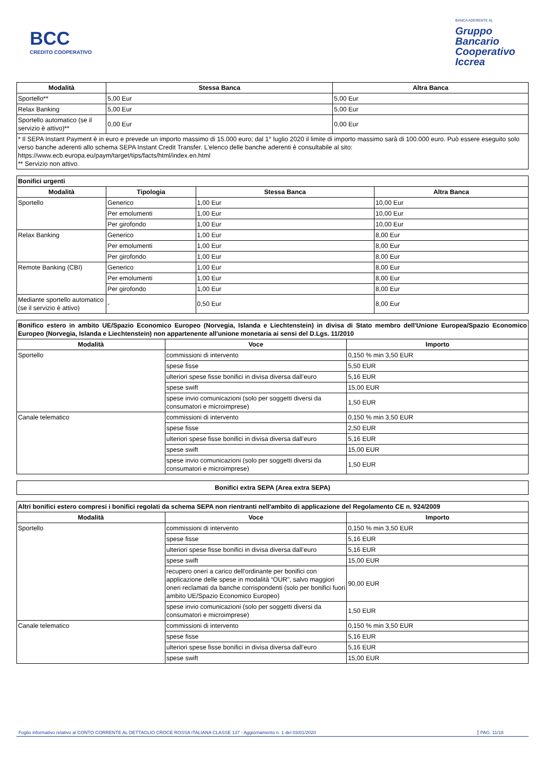BCC
CREDITO COOPERATIVO
BANCA ADERENTE AL
Gruppo
Bancario
Cooperativo
Iccrea
| Modalità | Stessa Banca | Altra Banca |
| --- | --- | --- |
| Sportello** | 5,00 Eur | 5,00 Eur |
| Relax Banking | 5,00 Eur | 5,00 Eur |
| Sportello automatico (se il servizio è attivo)** | 0,00 Eur | 0,00 Eur |
| * Il SEPA Instant Payment è in euro e prevede un importo massimo di 15.000 euro; dal 1° luglio 2020 il limite di importo massimo sarà di 100.000 euro. Può essere eseguito solo verso banche aderenti allo schema SEPA Instant Credit Transfer. L'elenco delle banche aderenti è consultabile al sito: https://www.ecb.europa.eu/paym/target/tips/facts/html/index.en.html ** Servizio non attivo. | | |
| Bonifici urgenti | | | |
| --- | --- | --- | --- |
| Modalità | Tipologia | Stessa Banca | Altra Banca |
| Sportello | Generico | 1,00 Eur | 10,00 Eur |
| | Per emolumenti | 1,00 Eur | 10,00 Eur |
| | Per girofondo | 1,00 Eur | 10,00 Eur |
| Relax Banking | Generico | 1,00 Eur | 8,00 Eur |
| | Per emolumenti | 1,00 Eur | 8,00 Eur |
| | Per girofondo | 1,00 Eur | 8,00 Eur |
| Remote Banking (CBI) | Generico | 1,00 Eur | 8,00 Eur |
| | Per emolumenti | 1,00 Eur | 8,00 Eur |
| | Per girofondo | 1,00 Eur | 8,00 Eur |
| Mediante sportello automatico (se il servizio è attivo) | - | 0,50 Eur | 8,00 Eur |
| Bonifico estero in ambito UE/Spazio Economico Europeo (Norvegia, Islanda e Liechtenstein) in divisa di Stato membro dell'Unione Europea/Spazio Economico Europeo (Norvegia, Islanda e Liechtenstein) non appartenente all'unione monetaria ai sensi del D.Lgs. 11/2010 | | |
| --- | --- | --- |
| Modalità | Voce | Importo |
| Sportello | commissioni di intervento | 0,150 % min 3,50 EUR |
| | spese fisse | 5,50 EUR |
| | ulteriori spese fisse bonifici in divisa diversa dall’euro | 5,16 EUR |
| | spese swift | 15,00 EUR |
| | spese invio comunicazioni (solo per soggetti diversi da consumatori e microimprese) | 1,50 EUR |
| Canale telematico | commissioni di intervento | 0,150 % min 3,50 EUR |
| | spese fisse | 2,50 EUR |
| | ulteriori spese fisse bonifici in divisa diversa dall’euro | 5,16 EUR |
| | spese swift | 15,00 EUR |
| | spese invio comunicazioni (solo per soggetti diversi da consumatori e microimprese) | 1,50 EUR |
| Bonifici extra SEPA (Area extra SEPA) |
| --- |
| Altri bonifici estero compresi i bonifici regolati da schema SEPA non rientranti nell'ambito di applicazione del Regolamento CE n. 924/2009 | | |
| --- | --- | --- |
| Modalità | Voce | Importo |
| Sportello | commissioni di intervento | 0,150 % min 3,50 EUR |
| | spese fisse | 5,16 EUR |
| | ulteriori spese fisse bonifici in divisa diversa dall’euro | 5,16 EUR |
| | spese swift | 15,00 EUR |
| | recupero oneri a carico dell'ordinante per bonifici con applicazione delle spese in modalità “OUR”, salvo maggiori oneri reclamati da banche corrispondenti (solo per bonifici fuori ambito UE/Spazio Economico Europeo) | 90,00 EUR |
| | spese invio comunicazioni (solo per soggetti diversi da consumatori e microimprese) | 1,50 EUR |
| Canale telematico | commissioni di intervento | 0,150 % min 3,50 EUR |
| | spese fisse | 5,16 EUR |
| | ulteriori spese fisse bonifici in divisa diversa dall’euro | 5,16 EUR |
| | spese swift | 15,00 EUR |
Foglio informativo relativo al CONTO CORRENTE AL DETTAGLIO CROCE ROSSA ITALIANA CLASSE 137 - Aggiornamento n. 1 del 03/01/2020 PAG. 11/18